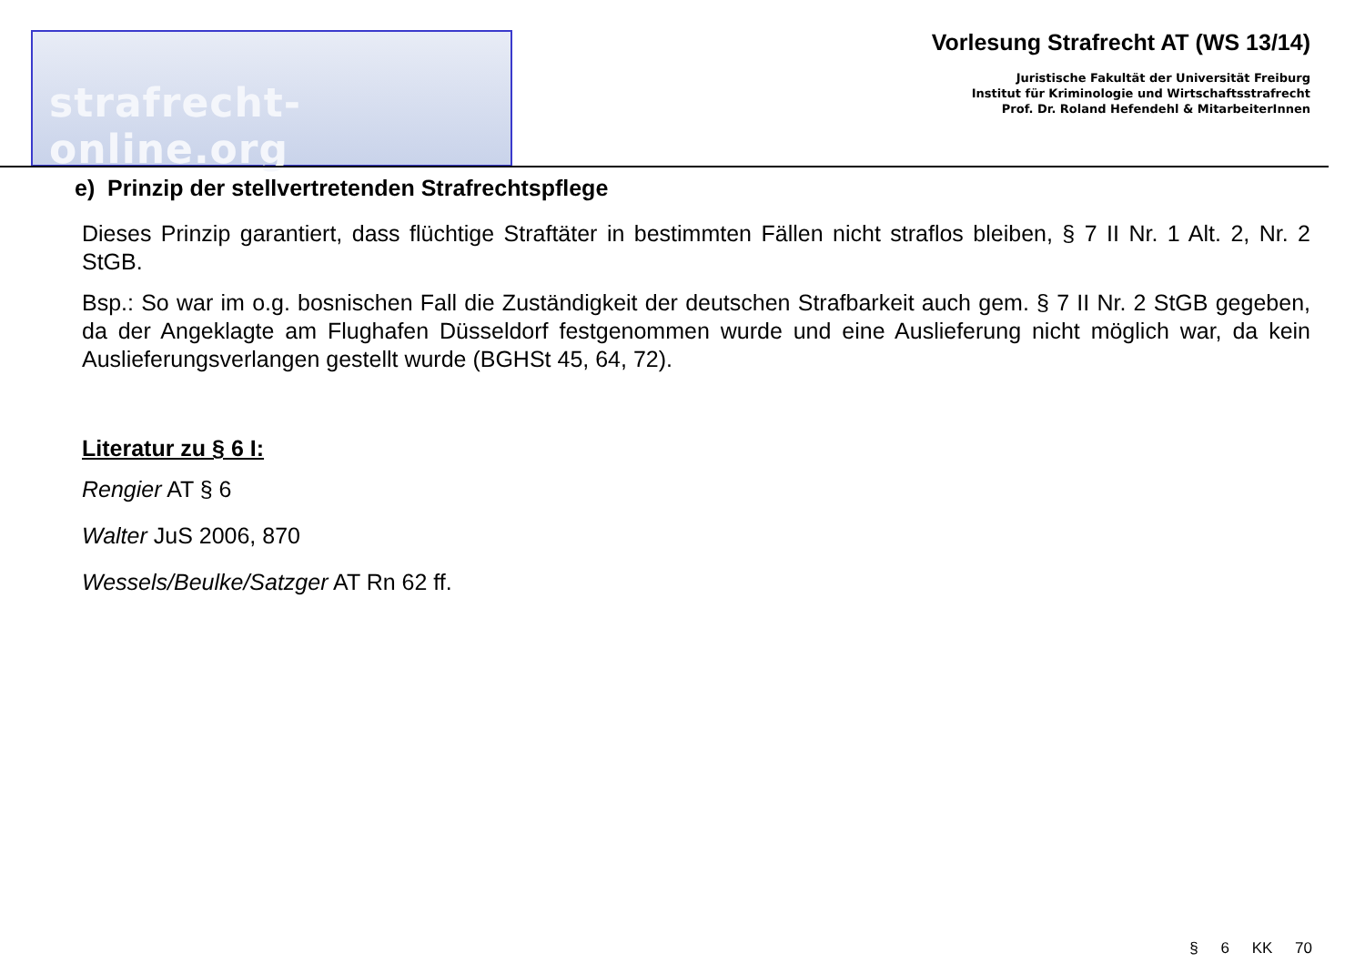strafrecht-online.org
Vorlesung Strafrecht AT (WS 13/14)
Juristische Fakultät der Universität Freiburg
Institut für Kriminologie und Wirtschaftsstrafrecht
Prof. Dr. Roland Hefendehl & MitarbeiterInnen
e) Prinzip der stellvertretenden Strafrechtspflege
Dieses Prinzip garantiert, dass flüchtige Straftäter in bestimmten Fällen nicht straflos bleiben, § 7 II Nr. 1 Alt. 2, Nr. 2 StGB.
Bsp.: So war im o.g. bosnischen Fall die Zuständigkeit der deutschen Strafbarkeit auch gem. § 7 II Nr. 2 StGB gegeben, da der Angeklagte am Flughafen Düsseldorf festgenommen wurde und eine Auslieferung nicht möglich war, da kein Auslieferungsverlangen gestellt wurde (BGHSt 45, 64, 72).
Literatur zu § 6 I:
Rengier AT § 6
Walter JuS 2006, 870
Wessels/Beulke/Satzger AT Rn 62 ff.
§ 6 KK 70